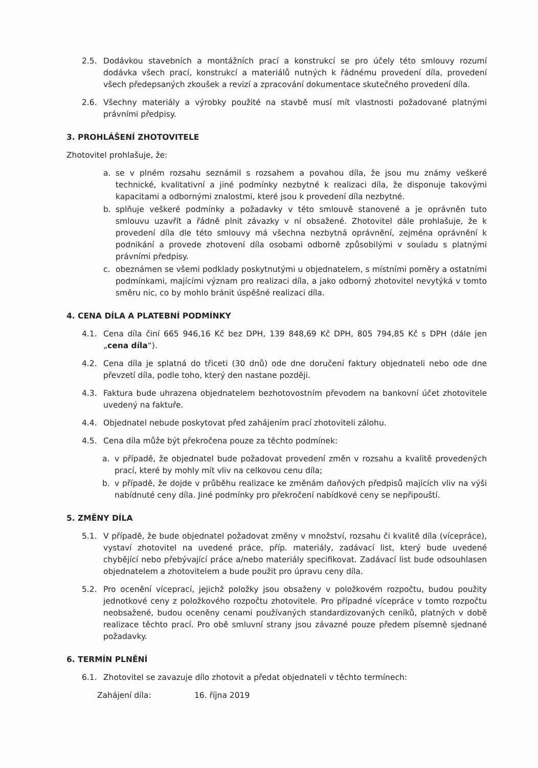2.5. Dodávkou stavebních a montážních prací a konstrukcí se pro účely této smlouvy rozumí dodávka všech prací, konstrukcí a materiálů nutných k řádnému provedení díla, provedení všech předepsaných zkoušek a revizí a zpracování dokumentace skutečného provedení díla.
2.6. Všechny materiály a výrobky použité na stavbě musí mít vlastnosti požadované platnými právními předpisy.
3. PROHLÁŠENÍ ZHOTOVITELE
Zhotovitel prohlašuje, že:
a. se v plném rozsahu seznámil s rozsahem a povahou díla, že jsou mu známy veškeré technické, kvalitativní a jiné podmínky nezbytné k realizaci díla, že disponuje takovými kapacitami a odbornými znalostmi, které jsou k provedení díla nezbytné.
b. splňuje veškeré podmínky a požadavky v této smlouvě stanovené a je oprávněn tuto smlouvu uzavřít a řádně plnit závazky v ní obsažené. Zhotovitel dále prohlašuje, že k provedení díla dle této smlouvy má všechna nezbytná oprávnění, zejména oprávnění k podnikání a provede zhotovení díla osobami odborně způsobilými v souladu s platnými právními předpisy.
c. obeznámen se všemi podklady poskytnutými u objednatelem, s místními poměry a ostatními podmínkami, majícími význam pro realizaci díla, a jako odborný zhotovitel nevytýká v tomto směru nic, co by mohlo bránit úspěšné realizaci díla.
4. CENA DÍLA A PLATEBNÍ PODMÍNKY
4.1. Cena díla činí 665 946,16 Kč bez DPH, 139 848,69 Kč DPH, 805 794,85 Kč s DPH (dále jen „cena díla“).
4.2. Cena díla je splatná do třiceti (30 dnů) ode dne doručení faktury objednateli nebo ode dne převzetí díla, podle toho, který den nastane později.
4.3. Faktura bude uhrazena objednatelem bezhotovostním převodem na bankovní účet zhotovitele uvedený na faktuře.
4.4. Objednatel nebude poskytovat před zahájením prací zhotoviteli zálohu.
4.5. Cena díla může být překročena pouze za těchto podmínek:
a. v případě, že objednatel bude požadovat provedení změn v rozsahu a kvalitě provedených prací, které by mohly mít vliv na celkovou cenu díla;
b. v případě, že dojde v průběhu realizace ke změnám daňových předpisů majících vliv na výši nabídnuté ceny díla. Jiné podmínky pro překročení nabídkové ceny se nepřipouští.
5. ZMĚNY DÍLA
5.1. V případě, že bude objednatel požadovat změny v množství, rozsahu či kvalitě díla (vícepráce), vystaví zhotovitel na uvedené práce, příp. materiály, zadávací list, který bude uvedené chybějící nebo přebývající práce a/nebo materiály specifikovat. Zadávací list bude odsouhlasen objednatelem a zhotovitelem a bude použit pro úpravu ceny díla.
5.2. Pro ocenění víceprací, jejichž položky jsou obsaženy v položkovém rozpočtu, budou použity jednotkové ceny z položkového rozpočtu zhotovitele. Pro případné vícepráce v tomto rozpočtu neobsažené, budou oceněny cenami používaných standardizovaných ceníků, platných v době realizace těchto prací. Pro obě smluvní strany jsou závazné pouze předem písemně sjednané požadavky.
6. TERMÍN PLNĚNÍ
6.1. Zhotovitel se zavazuje dílo zhotovit a předat objednateli v těchto termínech:
Zahájení díla: 16. října 2019